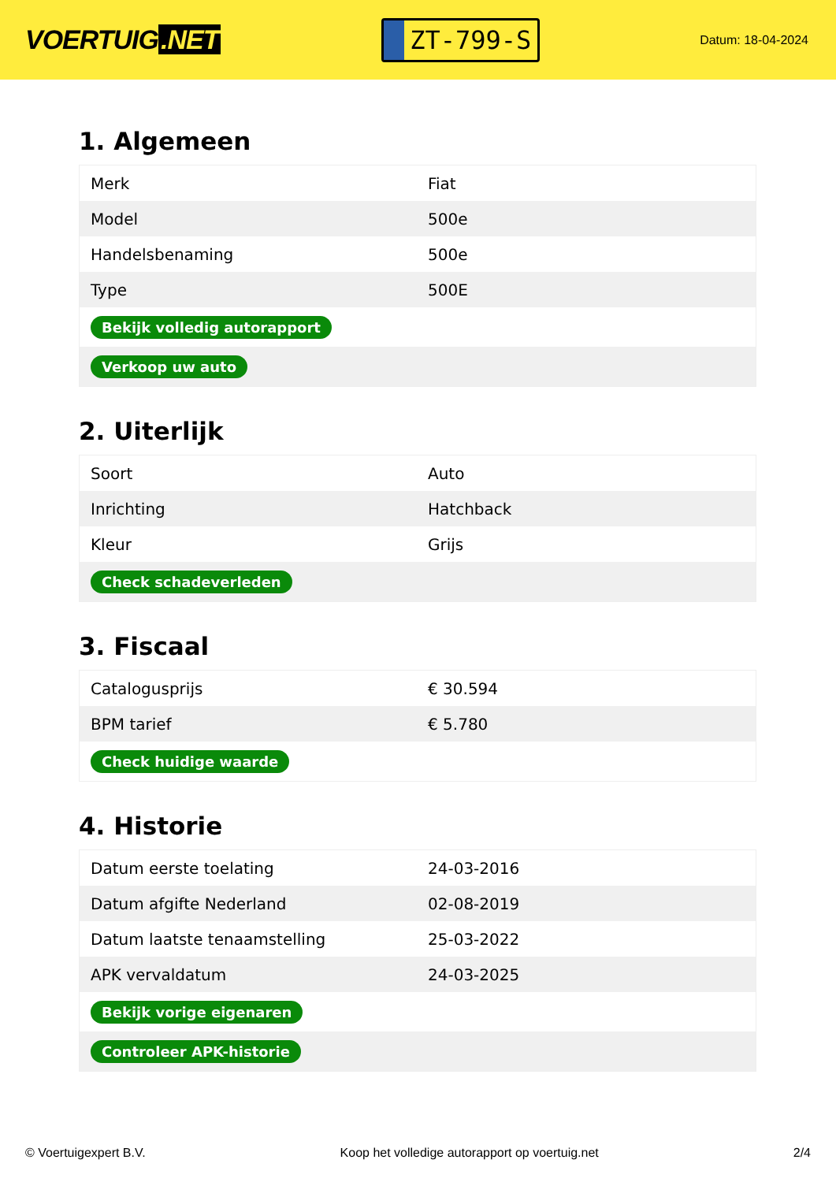VOERTUIG.NET
ZT-799-S
Datum: 18-04-2024
1. Algemeen
| Merk | Fiat |
| Model | 500e |
| Handelsbenaming | 500e |
| Type | 500E |
| Bekijk volledig autorapport | |
| Verkoop uw auto | |
2. Uiterlijk
| Soort | Auto |
| Inrichting | Hatchback |
| Kleur | Grijs |
| Check schadeverleden | |
3. Fiscaal
| Catalogusprijs | € 30.594 |
| BPM tarief | € 5.780 |
| Check huidige waarde | |
4. Historie
| Datum eerste toelating | 24-03-2016 |
| Datum afgifte Nederland | 02-08-2019 |
| Datum laatste tenaamstelling | 25-03-2022 |
| APK vervaldatum | 24-03-2025 |
| Bekijk vorige eigenaren | |
| Controleer APK-historie | |
© Voertuigexpert B.V. Koop het volledige autorapport op voertuig.net 2/4